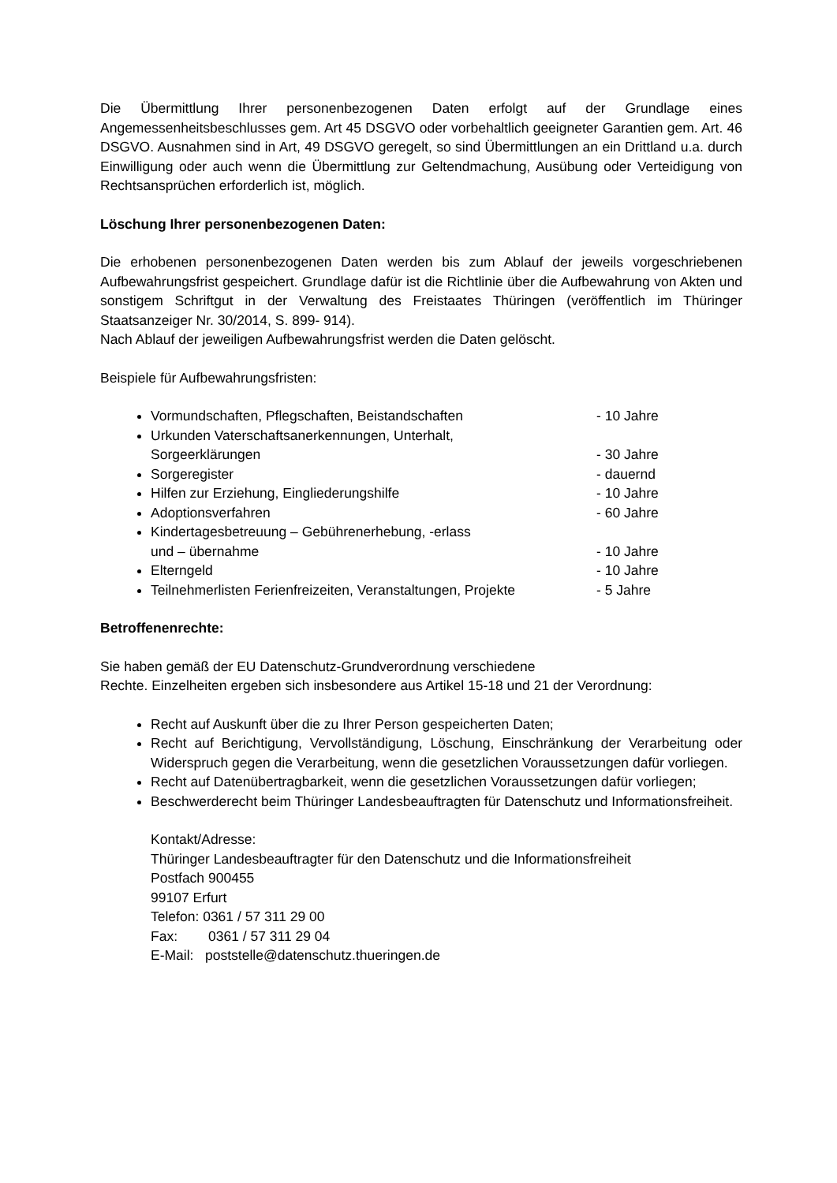Die Übermittlung Ihrer personenbezogenen Daten erfolgt auf der Grundlage eines Angemessenheitsbeschlusses gem. Art 45 DSGVO oder vorbehaltlich geeigneter Garantien gem. Art. 46 DSGVO. Ausnahmen sind in Art, 49 DSGVO geregelt, so sind Übermittlungen an ein Drittland u.a. durch Einwilligung oder auch wenn die Übermittlung zur Geltendmachung, Ausübung oder Verteidigung von Rechtsansprüchen erforderlich ist, möglich.
Löschung Ihrer personenbezogenen Daten:
Die erhobenen personenbezogenen Daten werden bis zum Ablauf der jeweils vorgeschriebenen Aufbewahrungsfrist gespeichert. Grundlage dafür ist die Richtlinie über die Aufbewahrung von Akten und sonstigem Schriftgut in der Verwaltung des Freistaates Thüringen (veröffentlich im Thüringer Staatsanzeiger Nr. 30/2014, S. 899- 914).
Nach Ablauf der jeweiligen Aufbewahrungsfrist werden die Daten gelöscht.
Beispiele für Aufbewahrungsfristen:
Vormundschaften, Pflegschaften, Beistandschaften - 10 Jahre
Urkunden Vaterschaftsanerkennungen, Unterhalt,
Sorgeerklärungen
- 30 Jahre
Sorgeregister - dauernd
Hilfen zur Erziehung, Eingliederungshilfe - 10 Jahre
Adoptionsverfahren - 60 Jahre
Kindertagesbetreuung – Gebührenerhebung, -erlass
und – übernahme
- 10 Jahre
Elterngeld - 10 Jahre
Teilnehmerlisten Ferienfreizeiten, Veranstaltungen, Projekte - 5 Jahre
Betroffenenrechte:
Sie haben gemäß der EU Datenschutz-Grundverordnung verschiedene
Rechte. Einzelheiten ergeben sich insbesondere aus Artikel 15-18 und 21 der Verordnung:
Recht auf Auskunft über die zu Ihrer Person gespeicherten Daten;
Recht auf Berichtigung, Vervollständigung, Löschung, Einschränkung der Verarbeitung oder Widerspruch gegen die Verarbeitung, wenn die gesetzlichen Voraussetzungen dafür vorliegen.
Recht auf Datenübertragbarkeit, wenn die gesetzlichen Voraussetzungen dafür vorliegen;
Beschwerderecht beim Thüringer Landesbeauftragten für Datenschutz und Informationsfreiheit.
Kontakt/Adresse:
Thüringer Landesbeauftragter für den Datenschutz und die Informationsfreiheit
Postfach 900455
99107 Erfurt
Telefon: 0361 / 57 311 29 00
Fax: 0361 / 57 311 29 04
E-Mail: poststelle@datenschutz.thueringen.de